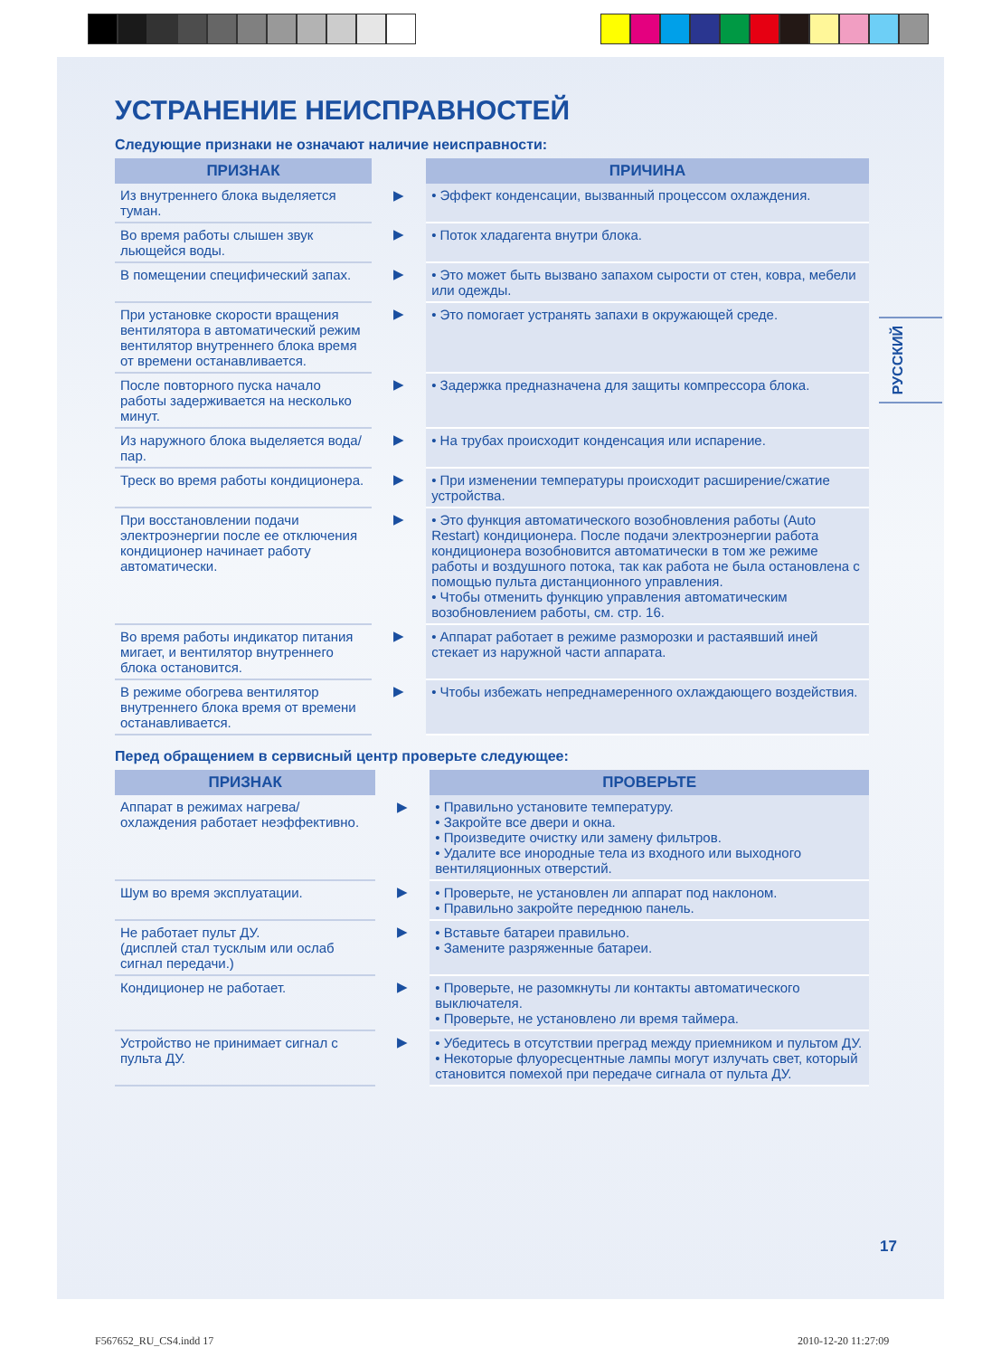РУССКИЙ
УСТРАНЕНИЕ НЕИСПРАВНОСТЕЙ
Следующие признаки не означают наличие неисправности:
| ПРИЗНАК | | ПРИЧИНА |
| --- | --- | --- |
| Из внутреннего блока выделяется туман. | ▶ | • Эффект конденсации, вызванный процессом охлаждения. |
| Во время работы слышен звук льющейся воды. | ▶ | • Поток хладагента внутри блока. |
| В помещении специфический запах. | ▶ | • Это может быть вызвано запахом сырости от стен, ковра, мебели или одежды. |
| При установке скорости вращения вентилятора в автоматический режим вентилятор внутреннего блока время от времени останавливается. | ▶ | • Это помогает устранять запахи в окружающей среде. |
| После повторного пуска начало работы задерживается на несколько минут. | ▶ | • Задержка предназначена для защиты компрессора блока. |
| Из наружного блока выделяется вода/пар. | ▶ | • На трубах происходит конденсация или испарение. |
| Треск во время работы кондиционера. | ▶ | • При изменении температуры происходит расширение/сжатие устройства. |
| При восстановлении подачи электроэнергии после ее отключения кондиционер начинает работу автоматически. | ▶ | • Это функция автоматического возобновления работы (Auto Restart) кондиционера. После подачи электроэнергии работа кондиционера возобновится автоматически в том же режиме работы и воздушного потока, так как работа не была остановлена с помощью пульта дистанционного управления. • Чтобы отменить функцию управления автоматическим возобновлением работы, см. стр. 16. |
| Во время работы индикатор питания мигает, и вентилятор внутреннего блока остановится. | ▶ | • Аппарат работает в режиме разморозки и растаявший иней стекает из наружной части аппарата. |
| В режиме обогрева вентилятор внутреннего блока время от времени останавливается. | ▶ | • Чтобы избежать непреднамеренного охлаждающего воздействия. |
Перед обращением в сервисный центр проверьте следующее:
| ПРИЗНАК | | ПРОВЕРЬТЕ |
| --- | --- | --- |
| Аппарат в режимах нагрева/охлаждения работает неэффективно. | ▶ | • Правильно установите температуру. • Закройте все двери и окна. • Произведите очистку или замену фильтров. • Удалите все инородные тела из входного или выходного вентиляционных отверстий. |
| Шум во время эксплуатации. | ▶ | • Проверьте, не установлен ли аппарат под наклоном. • Правильно закройте переднюю панель. |
| Не работает пульт ДУ. (дисплей стал тусклым или ослаб сигнал передачи.) | ▶ | • Вставьте батареи правильно. • Замените разряженные батареи. |
| Кондиционер не работает. | ▶ | • Проверьте, не разомкнуты ли контакты автоматического выключателя. • Проверьте, не установлено ли время таймера. |
| Устройство не принимает сигнал с пульта ДУ. | ▶ | • Убедитесь в отсутствии преград между приемником и пультом ДУ. • Некоторые флуоресцентные лампы могут излучать свет, который становится помехой при передаче сигнала от пульта ДУ. |
17
F567652_RU_CS4.indd 17 2010-12-20 11:27:09